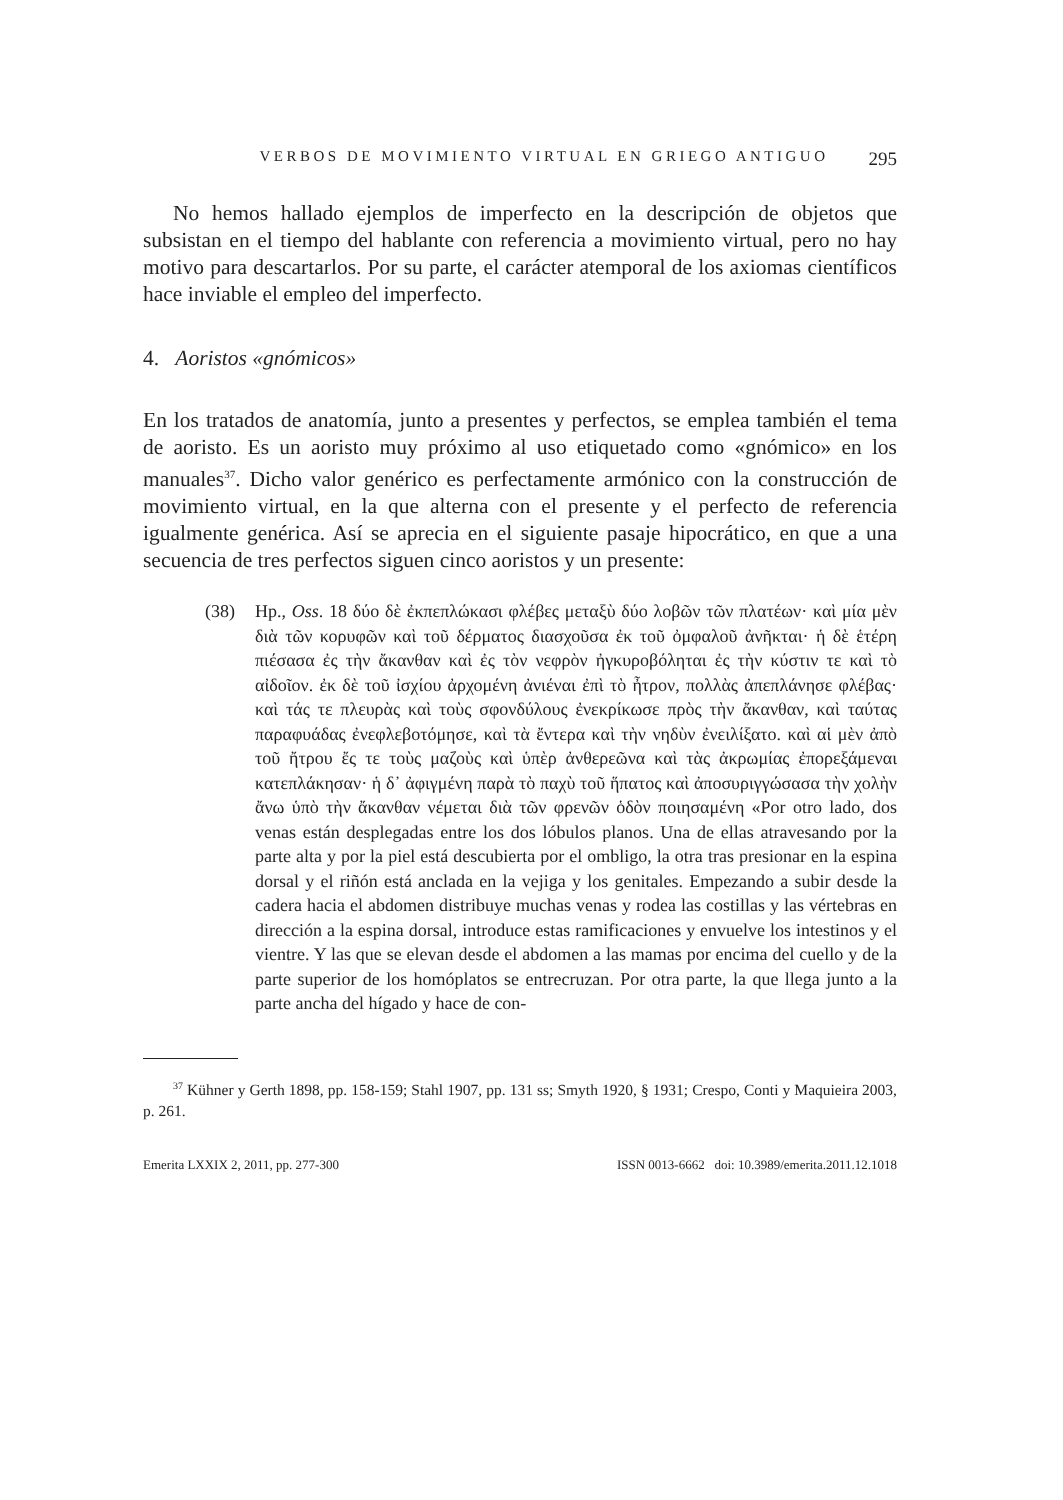VERBOS DE MOVIMIENTO VIRTUAL EN GRIEGO ANTIGUO 295
No hemos hallado ejemplos de imperfecto en la descripción de objetos que subsistan en el tiempo del hablante con referencia a movimiento virtual, pero no hay motivo para descartarlos. Por su parte, el carácter atemporal de los axiomas científicos hace inviable el empleo del imperfecto.
4. Aoristos «gnómicos»
En los tratados de anatomía, junto a presentes y perfectos, se emplea también el tema de aoristo. Es un aoristo muy próximo al uso etiquetado como «gnómico» en los manuales<sup>37</sup>. Dicho valor genérico es perfectamente armónico con la construcción de movimiento virtual, en la que alterna con el presente y el perfecto de referencia igualmente genérica. Así se aprecia en el siguiente pasaje hipocrático, en que a una secuencia de tres perfectos siguen cinco aoristos y un presente:
(38) Hp., Oss. 18 δύο δὲ ἐκπεπλώκασι φλέβες μεταξὺ δύο λοβῶν τῶν πλατέων· καὶ μία μὲν διὰ τῶν κορυφῶν καὶ τοῦ δέρματος διασχοῦσα ἐκ τοῦ ὀμφαλοῦ ἀνῆκται· ἡ δὲ ἑτέρη πιέσασα ἐς τὴν ἄκανθαν καὶ ἐς τὸν νεφρὸν ἠγκυροβόληται ἐς τὴν κύστιν τε καὶ τὸ αἰδοῖον. ἐκ δὲ τοῦ ἰσχίου ἀρχομένη ἀνιέναι ἐπὶ τὸ ἦτρον, πολλὰς ἀπεπλάνησε φλέβας· καὶ τάς τε πλευρὰς καὶ τοὺς σφονδύλους ἐνεκρίκωσε πρὸς τὴν ἄκανθαν, καὶ ταύτας παραφυάδας ἐνεφλεβοτόμησε, καὶ τὰ ἔντερα καὶ τὴν νηδὺν ἐνειλίξατο. καὶ αἱ μὲν ἀπὸ τοῦ ἤτρου ἔς τε τοὺς μαζοὺς καὶ ὑπὲρ ἀνθερεῶνα καὶ τὰς ἀκρωμίας ἐπορεξάμεναι κατεπλάκησαν· ἡ δ᾽ ἀφιγμένη παρὰ τὸ παχὺ τοῦ ἥπατος καὶ ἀποσυριγγώσασα τὴν χολὴν ἄνω ὑπὸ τὴν ἄκανθαν νέμεται διὰ τῶν φρενῶν ὁδὸν ποιησαμένη «Por otro lado, dos venas están desplegadas entre los dos lóbulos planos. Una de ellas atravesando por la parte alta y por la piel está descubierta por el ombligo, la otra tras presionar en la espina dorsal y el riñón está anclada en la vejiga y los genitales. Empezando a subir desde la cadera hacia el abdomen distribuye muchas venas y rodea las costillas y las vértebras en dirección a la espina dorsal, introduce estas ramificaciones y envuelve los intestinos y el vientre. Y las que se elevan desde el abdomen a las mamas por encima del cuello y de la parte superior de los homóplatos se entrecruzan. Por otra parte, la que llega junto a la parte ancha del hígado y hace de con-
<sup>37</sup> Kühner y Gerth 1898, pp. 158-159; Stahl 1907, pp. 131 ss; Smyth 1920, § 1931; Crespo, Conti y Maquieira 2003, p. 261.
Emerita LXXIX 2, 2011, pp. 277-300 ISSN 0013-6662 doi: 10.3989/emerita.2011.12.1018